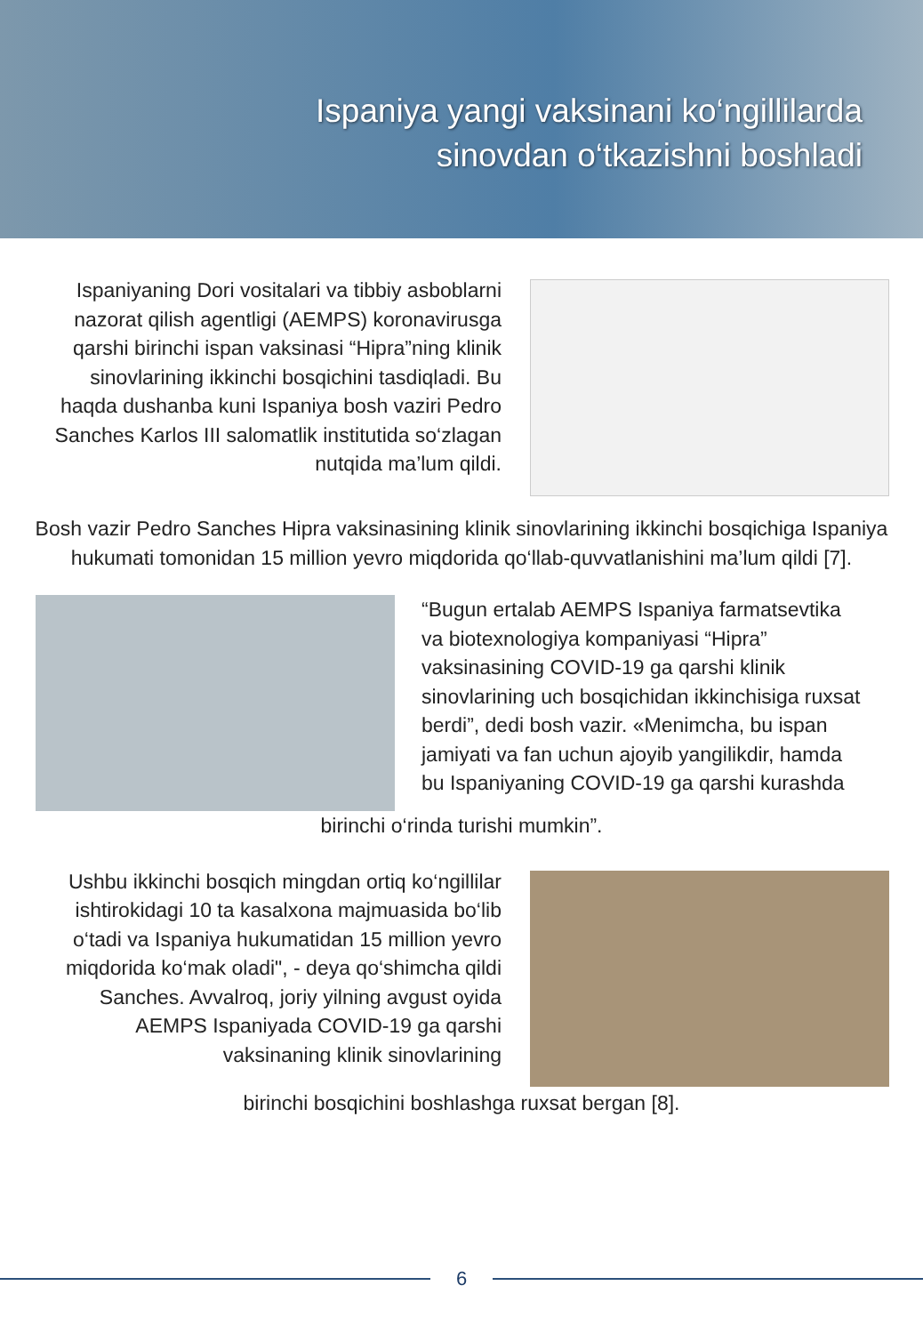Ispaniya yangi vaksinani ko‘ngillilarda
sinovdan o‘tkazishni boshladi
Ispaniyaning Dori vositalari va tibbiy asboblarni nazorat qilish agentligi (AEMPS) koronavirusga qarshi birinchi ispan vaksinasi “Hipra”ning klinik sinovlarining ikkinchi bosqichini tasdiqladi. Bu haqda dushanba kuni Ispaniya bosh vaziri Pedro Sanches Karlos III salomatlik institutida so‘zlagan nutqida ma’lum qildi.
Bosh vazir Pedro Sanches Hipra vaksinasining klinik sinovlarining ikkinchi bosqichiga Ispaniya hukumati tomonidan 15 million yevro miqdorida qo‘llab-quvvatlanishini ma’lum qildi [7].
“Bugun ertalab AEMPS Ispaniya farmatsevtika va biotexnologiya kompaniyasi “Hipra” vaksinasining COVID-19 ga qarshi klinik sinovlarining uch bosqichidan ikkinchisiga ruxsat berdi”, dedi bosh vazir. «Menimcha, bu ispan jamiyati va fan uchun ajoyib yangilikdir, hamda bu Ispaniyaning COVID-19 ga qarshi kurashda
birinchi o‘rinda turishi mumkin”.
Ushbu ikkinchi bosqich mingdan ortiq ko‘ngillilar ishtirokidagi 10 ta kasalxona majmuasida bo‘lib o‘tadi va Ispaniya hukumatidan 15 million yevro miqdorida ko‘mak oladi", - deya qo‘shimcha qildi Sanches. Avvalroq, joriy yilning avgust oyida AEMPS Ispaniyada COVID-19 ga qarshi vaksinaning klinik sinovlarining
birinchi bosqichini boshlashga ruxsat bergan [8].
6